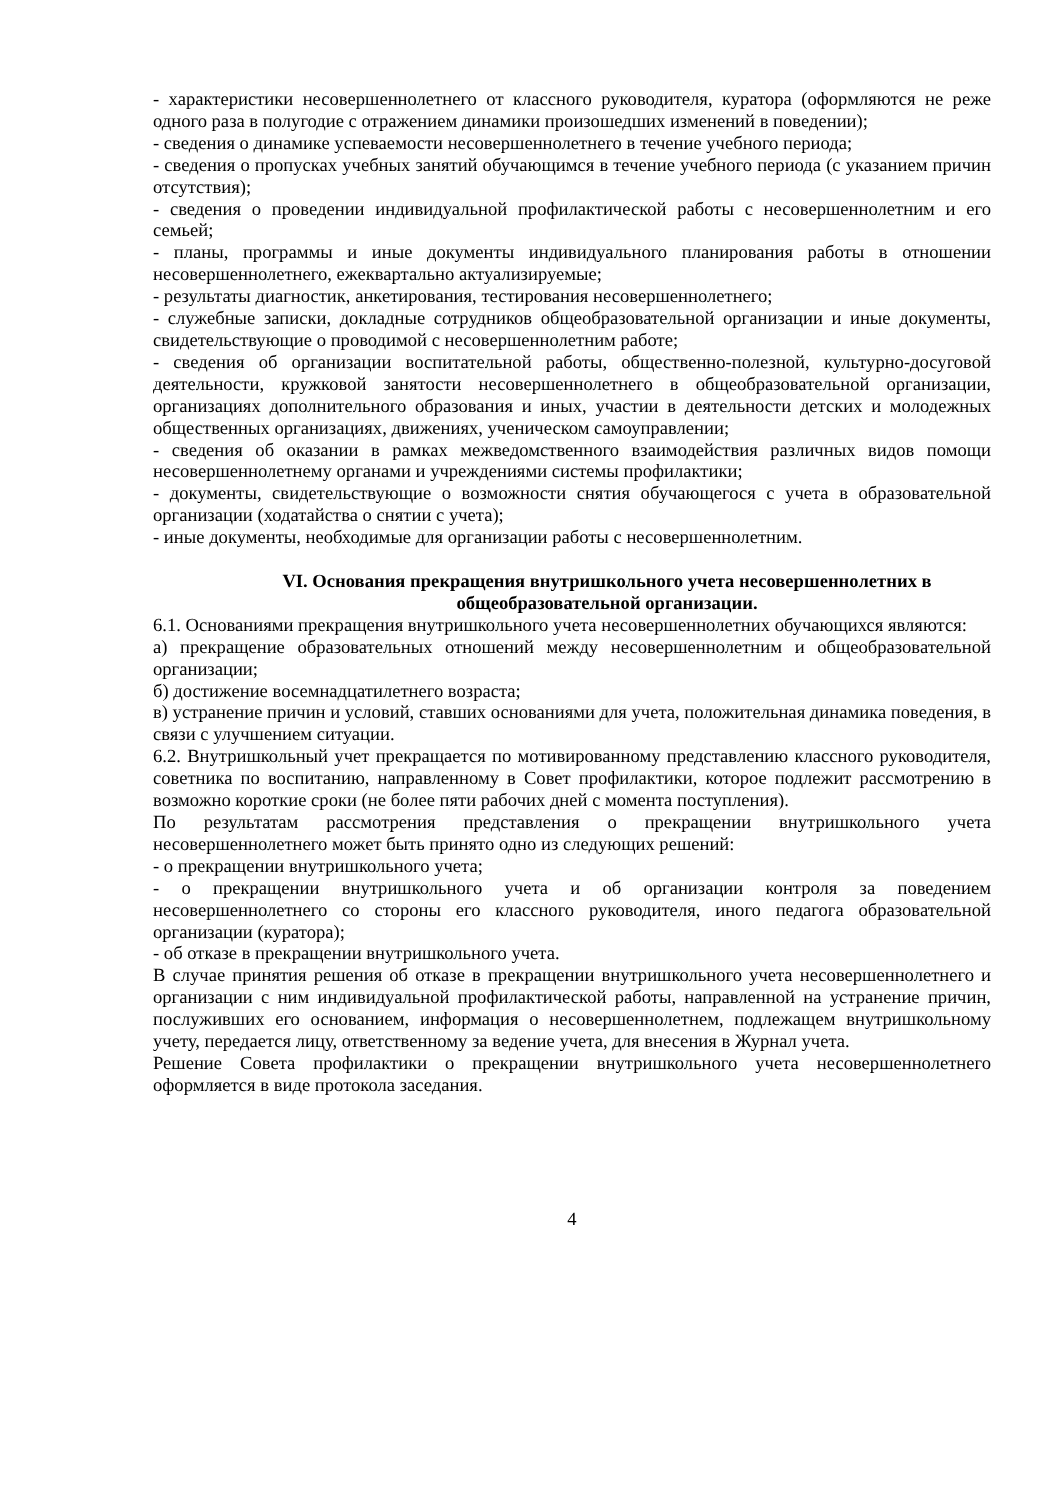- характеристики несовершеннолетнего от классного руководителя, куратора (оформляются не реже одного раза в полугодие с отражением динамики произошедших изменений в поведении);
- сведения о динамике успеваемости несовершеннолетнего в течение учебного периода;
- сведения о пропусках учебных занятий обучающимся в течение учебного периода (с указанием причин отсутствия);
- сведения о проведении индивидуальной профилактической работы с несовершеннолетним и его семьей;
- планы, программы и иные документы индивидуального планирования работы в отношении несовершеннолетнего, ежеквартально актуализируемые;
- результаты диагностик, анкетирования, тестирования несовершеннолетнего;
- служебные записки, докладные сотрудников общеобразовательной организации и иные документы, свидетельствующие о проводимой с несовершеннолетним работе;
- сведения об организации воспитательной работы, общественно-полезной, культурно-досуговой деятельности, кружковой занятости несовершеннолетнего в общеобразовательной организации, организациях дополнительного образования и иных, участии в деятельности детских и молодежных общественных организациях, движениях, ученическом самоуправлении;
- сведения об оказании в рамках межведомственного взаимодействия различных видов помощи несовершеннолетнему органами и учреждениями системы профилактики;
- документы, свидетельствующие о возможности снятия обучающегося с учета в образовательной организации (ходатайства о снятии с учета);
- иные документы, необходимые для организации работы с несовершеннолетним.
VI. Основания прекращения внутришкольного учета несовершеннолетних в общеобразовательной организации.
6.1. Основаниями прекращения внутришкольного учета несовершеннолетних обучающихся являются:
а) прекращение образовательных отношений между несовершеннолетним и общеобразовательной организации;
б) достижение восемнадцатилетнего возраста;
в) устранение причин и условий, ставших основаниями для учета, положительная динамика поведения, в связи с улучшением ситуации.
6.2. Внутришкольный учет прекращается по мотивированному представлению классного руководителя, советника по воспитанию, направленному в Совет профилактики, которое подлежит рассмотрению в возможно короткие сроки (не более пяти рабочих дней с момента поступления).
По результатам рассмотрения представления о прекращении внутришкольного учета несовершеннолетнего может быть принято одно из следующих решений:
- о прекращении внутришкольного учета;
- о прекращении внутришкольного учета и об организации контроля за поведением несовершеннолетнего со стороны его классного руководителя, иного педагога образовательной организации (куратора);
- об отказе в прекращении внутришкольного учета.
В случае принятия решения об отказе в прекращении внутришкольного учета несовершеннолетнего и организации с ним индивидуальной профилактической работы, направленной на устранение причин, послуживших его основанием, информация о несовершеннолетнем, подлежащем внутришкольному учету, передается лицу, ответственному за ведение учета, для внесения в Журнал учета.
Решение Совета профилактики о прекращении внутришкольного учета несовершеннолетнего оформляется в виде протокола заседания.
4